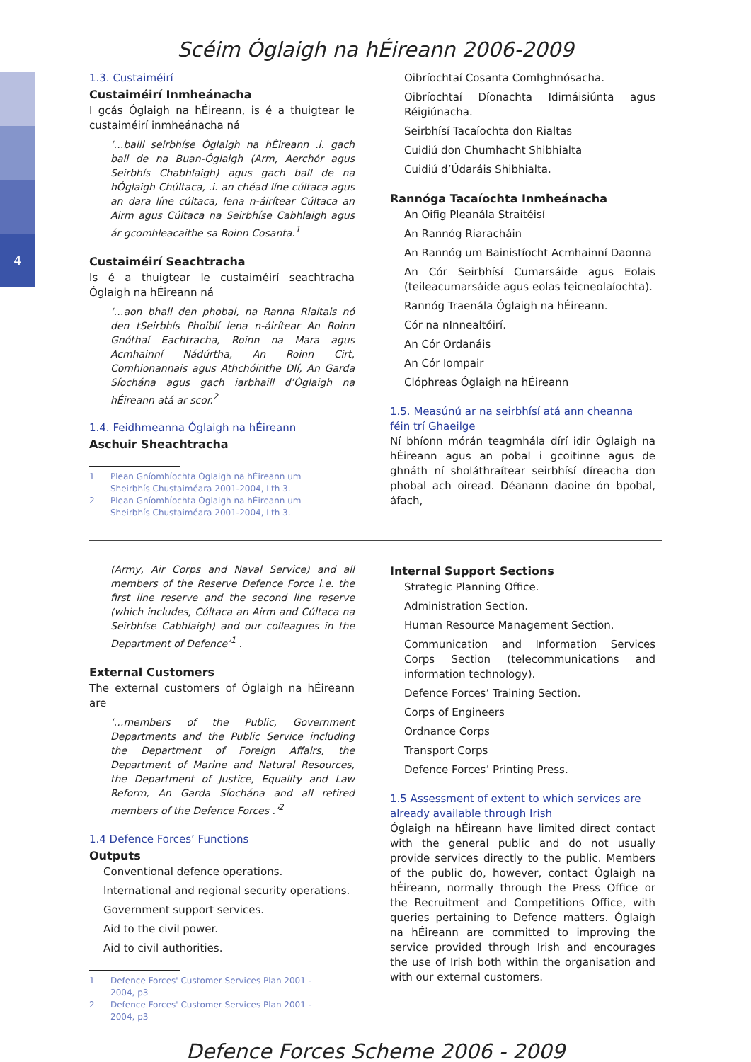4
Scéim Óglaigh na hÉireann 2006-2009
1.3. Custaiméirí
Custaiméirí Inmheánacha
I gcás Óglaigh na hÉireann, is é a thuigtear le custaiméirí inmheánacha ná
‘…baill seirbhíse Óglaigh na hÉireann .i. gach ball de na Buan-Óglaigh (Arm, Aerchór agus Seirbhís Chabhlaigh) agus gach ball de na hÓglaigh Chúltaca, .i. an chéad líne cúltaca agus an dara líne cúltaca, lena n-áirítear Cúltaca an Airm agus Cúltaca na Seirbhíse Cabhlaigh agus ár gcomhleacaithe sa Roinn Cosanta.<sup>1</sup>
Custaiméirí Seachtracha
Is é a thuigtear le custaiméirí seachtracha Óglaigh na hÉireann ná
‘…aon bhall den phobal, na Ranna Rialtais nó den tSeirbhís Phoiblí lena n-áirítear An Roinn Gnóthaí Eachtracha, Roinn na Mara agus Acmhainní Nádúrtha, An Roinn Cirt, Comhionannais agus Athchóirithe Dlí, An Garda Síochána agus gach iarbhaill d’Óglaigh na hÉireann atá ar scor.<sup>2</sup>
1.4. Feidhmeanna Óglaigh na hÉireann
Aschuir Sheachtracha
1 Plean Gníomhíochta Óglaigh na hÉireann um Sheirbhís Chustaiméara 2001-2004, Lth 3.
2 Plean Gníomhíochta Óglaigh na hÉireann um Sheirbhís Chustaiméara 2001-2004, Lth 3.
Oibríochtaí Cosanta Comhghnósacha.
Oibríochtaí Díonachta Idirnáisiúnta agus Réigiúnacha.
Seirbhísí Tacaíochta don Rialtas
Cuidiú don Chumhacht Shibhialta
Cuidiú d’Údaráis Shibhialta.
Rannóga Tacaíochta Inmheánacha
An Oifig Pleanála Straitéisí
An Rannóg Riaracháin
An Rannóg um Bainistíocht Acmhainní Daonna
An Cór Seirbhísí Cumarsáide agus Eolais (teileacumarsáide agus eolas teicneolaíochta).
Rannóg Traenála Óglaigh na hÉireann.
Cór na nInnealtóirí.
An Cór Ordanáis
An Cór Iompair
Clóphreas Óglaigh na hÉireann
1.5. Measúnú ar na seirbhísí atá ann cheanna féin trí Ghaeilge
Ní bhíonn mórán teagmhála dírí idir Óglaigh na hÉireann agus an pobal i gcoitinne agus de ghnáth ní sholáthraítear seirbhísí díreacha don phobal ach oiread. Déanann daoine ón bpobal, áfach,
(Army, Air Corps and Naval Service) and all members of the Reserve Defence Force i.e. the first line reserve and the second line reserve (which includes, Cúltaca an Airm and Cúltaca na Seirbhíse Cabhlaigh) and our colleagues in the Department of Defence’<sup>1</sup> .
External Customers
The external customers of Óglaigh na hÉireann are
‘…members of the Public, Government Departments and the Public Service including the Department of Foreign Affairs, the Department of Marine and Natural Resources, the Department of Justice, Equality and Law Reform, An Garda Síochána and all retired members of the Defence Forces .’<sup>2</sup>
1.4 Defence Forces’ Functions
Outputs
Conventional defence operations.
International and regional security operations.
Government support services.
Aid to the civil power.
Aid to civil authorities.
1 Defence Forces' Customer Services Plan 2001 - 2004, p3
2 Defence Forces' Customer Services Plan 2001 - 2004, p3
Internal Support Sections
Strategic Planning Office.
Administration Section.
Human Resource Management Section.
Communication and Information Services Corps Section (telecommunications and information technology).
Defence Forces’ Training Section.
Corps of Engineers
Ordnance Corps
Transport Corps
Defence Forces’ Printing Press.
1.5 Assessment of extent to which services are already available through Irish
Óglaigh na hÉireann have limited direct contact with the general public and do not usually provide services directly to the public. Members of the public do, however, contact Óglaigh na hÉireann, normally through the Press Office or the Recruitment and Competitions Office, with queries pertaining to Defence matters. Óglaigh na hÉireann are committed to improving the service provided through Irish and encourages the use of Irish both within the organisation and with our external customers.
Defence Forces Scheme 2006 - 2009